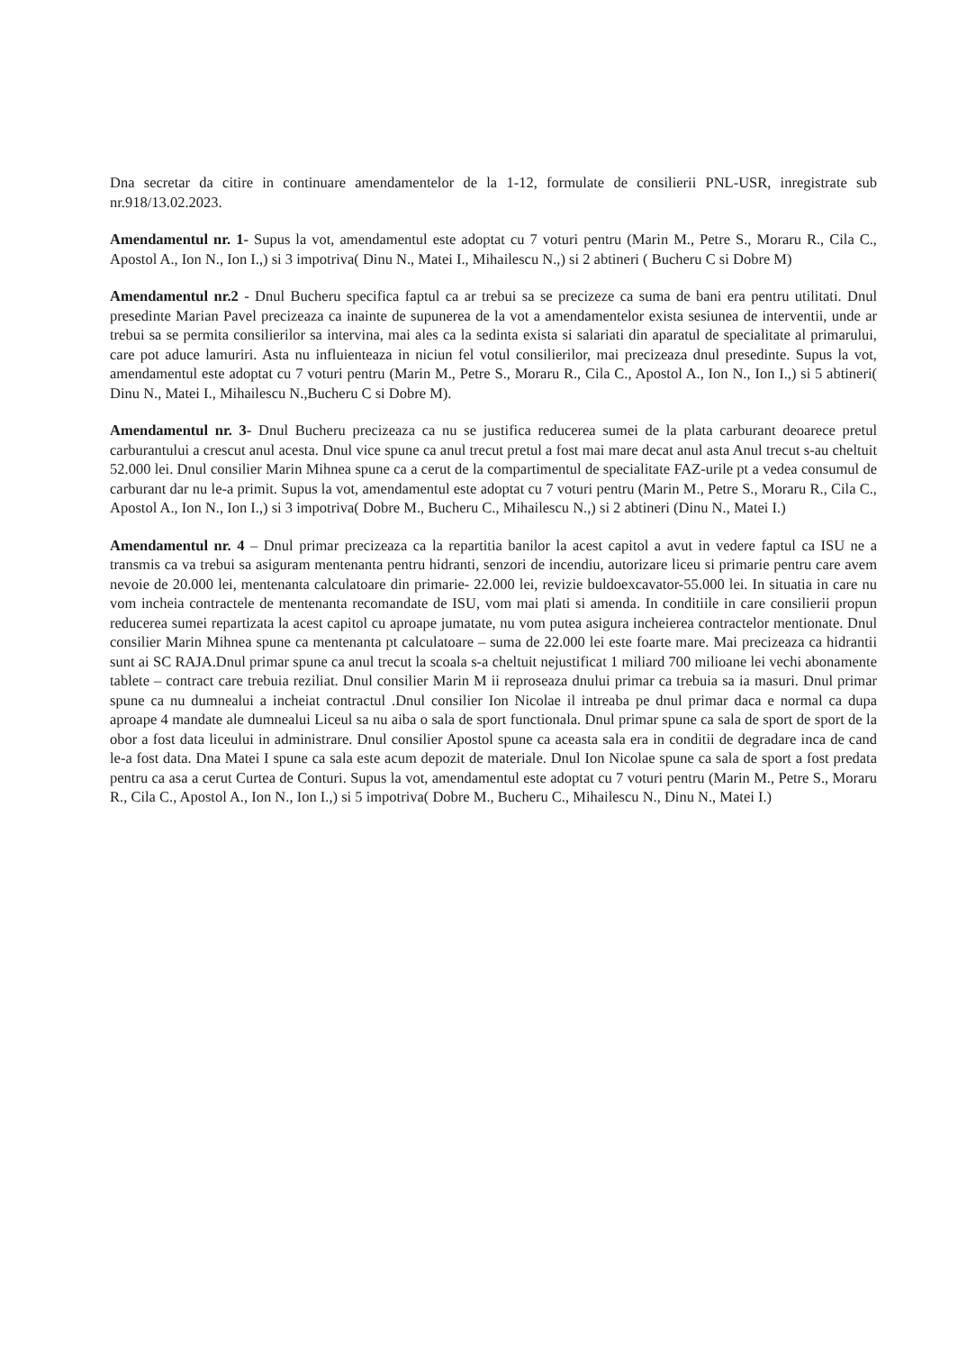Dna secretar da citire in continuare amendamentelor de la 1-12, formulate de consilierii PNL-USR, inregistrate sub nr.918/13.02.2023.
Amendamentul nr. 1- Supus la vot, amendamentul este adoptat cu 7 voturi pentru (Marin M., Petre S., Moraru R., Cila C., Apostol A., Ion N., Ion I.,) si 3 impotriva( Dinu N., Matei I., Mihailescu N.,) si 2 abtineri ( Bucheru C si Dobre M)
Amendamentul nr.2 - Dnul Bucheru specifica faptul ca ar trebui sa se precizeze ca suma de bani era pentru utilitati. Dnul presedinte Marian Pavel precizeaza ca inainte de supunerea de la vot a amendamentelor exista sesiunea de interventii, unde ar trebui sa se permita consilierilor sa intervina, mai ales ca la sedinta exista si salariati din aparatul de specialitate al primarului, care pot aduce lamuriri. Asta nu influienteaza in niciun fel votul consilierilor, mai precizeaza dnul presedinte. Supus la vot, amendamentul este adoptat cu 7 voturi pentru (Marin M., Petre S., Moraru R., Cila C., Apostol A., Ion N., Ion I.,) si 5 abtineri( Dinu N., Matei I., Mihailescu N.,Bucheru C si Dobre M).
Amendamentul nr. 3- Dnul Bucheru precizeaza ca nu se justifica reducerea sumei de la plata carburant deoarece pretul carburantului a crescut anul acesta. Dnul vice spune ca anul trecut pretul a fost mai mare decat anul asta Anul trecut s-au cheltuit 52.000 lei. Dnul consilier Marin Mihnea spune ca a cerut de la compartimentul de specialitate FAZ-urile pt a vedea consumul de carburant dar nu le-a primit. Supus la vot, amendamentul este adoptat cu 7 voturi pentru (Marin M., Petre S., Moraru R., Cila C., Apostol A., Ion N., Ion I.,) si 3 impotriva( Dobre M., Bucheru C., Mihailescu N.,) si 2 abtineri (Dinu N., Matei I.)
Amendamentul nr. 4 – Dnul primar precizeaza ca la repartitia banilor la acest capitol a avut in vedere faptul ca ISU ne a transmis ca va trebui sa asiguram mentenanta pentru hidranti, senzori de incendiu, autorizare liceu si primarie pentru care avem nevoie de 20.000 lei, mentenanta calculatoare din primarie- 22.000 lei, revizie buldoexcavator-55.000 lei. In situatia in care nu vom incheia contractele de mentenanta recomandate de ISU, vom mai plati si amenda. In conditiile in care consilierii propun reducerea sumei repartizata la acest capitol cu aproape jumatate, nu vom putea asigura incheierea contractelor mentionate. Dnul consilier Marin Mihnea spune ca mentenanta pt calculatoare – suma de 22.000 lei este foarte mare. Mai precizeaza ca hidrantii sunt ai SC RAJA.Dnul primar spune ca anul trecut la scoala s-a cheltuit nejustificat 1 miliard 700 milioane lei vechi abonamente tablete – contract care trebuia reziliat. Dnul consilier Marin M ii reproseaza dnului primar ca trebuia sa ia masuri. Dnul primar spune ca nu dumnealui a incheiat contractul .Dnul consilier Ion Nicolae il intreaba pe dnul primar daca e normal ca dupa aproape 4 mandate ale dumnealui Liceul sa nu aiba o sala de sport functionala. Dnul primar spune ca sala de sport de sport de la obor a fost data liceului in administrare. Dnul consilier Apostol spune ca aceasta sala era in conditii de degradare inca de cand le-a fost data. Dna Matei I spune ca sala este acum depozit de materiale. Dnul Ion Nicolae spune ca sala de sport a fost predata pentru ca asa a cerut Curtea de Conturi. Supus la vot, amendamentul este adoptat cu 7 voturi pentru (Marin M., Petre S., Moraru R., Cila C., Apostol A., Ion N., Ion I.,) si 5 impotriva( Dobre M., Bucheru C., Mihailescu N., Dinu N., Matei I.)